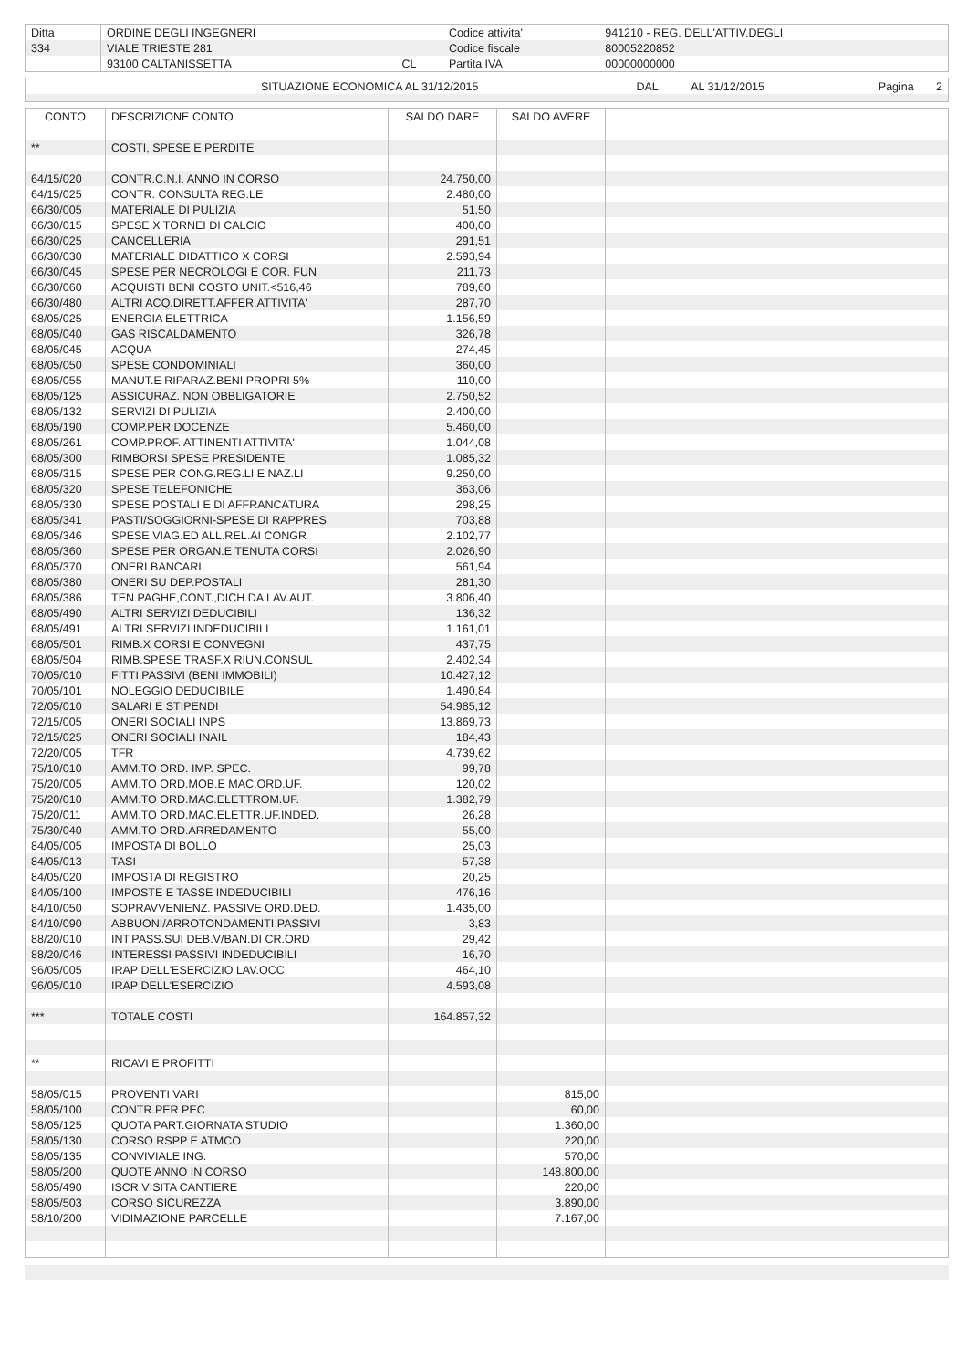| Ditta | ORDINE DEGLI INGEGNERI | | Codice attivita' | 941210 - REG. DELL'ATTIV.DEGLI |
| 334 | VIALE TRIESTE 281 | | Codice fiscale | 80005220852 |
| | 93100 CALTANISSETTA | CL | Partita IVA | 00000000000 |
| | SITUAZIONE ECONOMICA AL 31/12/2015 | DAL | AL 31/12/2015 | Pagina 2 |
| CONTO | DESCRIZIONE CONTO | SALDO DARE | SALDO AVERE | |
| --- | --- | --- | --- | --- |
| ** | COSTI, SPESE E PERDITE | | | |
| 64/15/020 | CONTR.C.N.I. ANNO IN CORSO | 24.750,00 | | |
| 64/15/025 | CONTR. CONSULTA REG.LE | 2.480,00 | | |
| 66/30/005 | MATERIALE DI PULIZIA | 51,50 | | |
| 66/30/015 | SPESE X TORNEI DI CALCIO | 400,00 | | |
| 66/30/025 | CANCELLERIA | 291,51 | | |
| 66/30/030 | MATERIALE DIDATTICO X CORSI | 2.593,94 | | |
| 66/30/045 | SPESE PER NECROLOGI E COR. FUN | 211,73 | | |
| 66/30/060 | ACQUISTI BENI COSTO UNIT.<516,46 | 789,60 | | |
| 66/30/480 | ALTRI ACQ.DIRETT.AFFER.ATTIVITA' | 287,70 | | |
| 68/05/025 | ENERGIA ELETTRICA | 1.156,59 | | |
| 68/05/040 | GAS RISCALDAMENTO | 326,78 | | |
| 68/05/045 | ACQUA | 274,45 | | |
| 68/05/050 | SPESE CONDOMINIALI | 360,00 | | |
| 68/05/055 | MANUT.E RIPARAZ.BENI PROPRI 5% | 110,00 | | |
| 68/05/125 | ASSICURAZ. NON OBBLIGATORIE | 2.750,52 | | |
| 68/05/132 | SERVIZI DI PULIZIA | 2.400,00 | | |
| 68/05/190 | COMP.PER DOCENZE | 5.460,00 | | |
| 68/05/261 | COMP.PROF. ATTINENTI ATTIVITA' | 1.044,08 | | |
| 68/05/300 | RIMBORSI SPESE PRESIDENTE | 1.085,32 | | |
| 68/05/315 | SPESE PER CONG.REG.LI E NAZ.LI | 9.250,00 | | |
| 68/05/320 | SPESE TELEFONICHE | 363,06 | | |
| 68/05/330 | SPESE POSTALI E DI AFFRANCATURA | 298,25 | | |
| 68/05/341 | PASTI/SOGGIORNI-SPESE DI RAPPRES | 703,88 | | |
| 68/05/346 | SPESE VIAG.ED ALL.REL.AI CONGR | 2.102,77 | | |
| 68/05/360 | SPESE PER ORGAN.E TENUTA CORSI | 2.026,90 | | |
| 68/05/370 | ONERI BANCARI | 561,94 | | |
| 68/05/380 | ONERI SU DEP.POSTALI | 281,30 | | |
| 68/05/386 | TEN.PAGHE,CONT.,DICH.DA LAV.AUT. | 3.806,40 | | |
| 68/05/490 | ALTRI SERVIZI DEDUCIBILI | 136,32 | | |
| 68/05/491 | ALTRI SERVIZI INDEDUCIBILI | 1.161,01 | | |
| 68/05/501 | RIMB.X CORSI E CONVEGNI | 437,75 | | |
| 68/05/504 | RIMB.SPESE TRASF.X RIUN.CONSUL | 2.402,34 | | |
| 70/05/010 | FITTI PASSIVI (BENI IMMOBILI) | 10.427,12 | | |
| 70/05/101 | NOLEGGIO DEDUCIBILE | 1.490,84 | | |
| 72/05/010 | SALARI E STIPENDI | 54.985,12 | | |
| 72/15/005 | ONERI SOCIALI INPS | 13.869,73 | | |
| 72/15/025 | ONERI SOCIALI INAIL | 184,43 | | |
| 72/20/005 | TFR | 4.739,62 | | |
| 75/10/010 | AMM.TO ORD. IMP. SPEC. | 99,78 | | |
| 75/20/005 | AMM.TO ORD.MOB.E MAC.ORD.UF. | 120,02 | | |
| 75/20/010 | AMM.TO ORD.MAC.ELETTROM.UF. | 1.382,79 | | |
| 75/20/011 | AMM.TO ORD.MAC.ELETTR.UF.INDED. | 26,28 | | |
| 75/30/040 | AMM.TO ORD.ARREDAMENTO | 55,00 | | |
| 84/05/005 | IMPOSTA DI BOLLO | 25,03 | | |
| 84/05/013 | TASI | 57,38 | | |
| 84/05/020 | IMPOSTA DI REGISTRO | 20,25 | | |
| 84/05/100 | IMPOSTE E TASSE INDEDUCIBILI | 476,16 | | |
| 84/10/050 | SOPRAVVENIENZ. PASSIVE ORD.DED. | 1.435,00 | | |
| 84/10/090 | ABBUONI/ARROTONDAMENTI PASSIVI | 3,83 | | |
| 88/20/010 | INT.PASS.SUI DEB.V/BAN.DI CR.ORD | 29,42 | | |
| 88/20/046 | INTERESSI PASSIVI INDEDUCIBILI | 16,70 | | |
| 96/05/005 | IRAP DELL'ESERCIZIO LAV.OCC. | 464,10 | | |
| 96/05/010 | IRAP DELL'ESERCIZIO | 4.593,08 | | |
| *** | TOTALE COSTI | 164.857,32 | | |
| ** | RICAVI E PROFITTI | | | |
| 58/05/015 | PROVENTI VARI | | 815,00 | |
| 58/05/100 | CONTR.PER PEC | | 60,00 | |
| 58/05/125 | QUOTA PART.GIORNATA STUDIO | | 1.360,00 | |
| 58/05/130 | CORSO RSPP E ATMCO | | 220,00 | |
| 58/05/135 | CONVIVIALE ING. | | 570,00 | |
| 58/05/200 | QUOTE ANNO IN CORSO | | 148.800,00 | |
| 58/05/490 | ISCR.VISITA CANTIERE | | 220,00 | |
| 58/05/503 | CORSO SICUREZZA | | 3.890,00 | |
| 58/10/200 | VIDIMAZIONE PARCELLE | | 7.167,00 | |